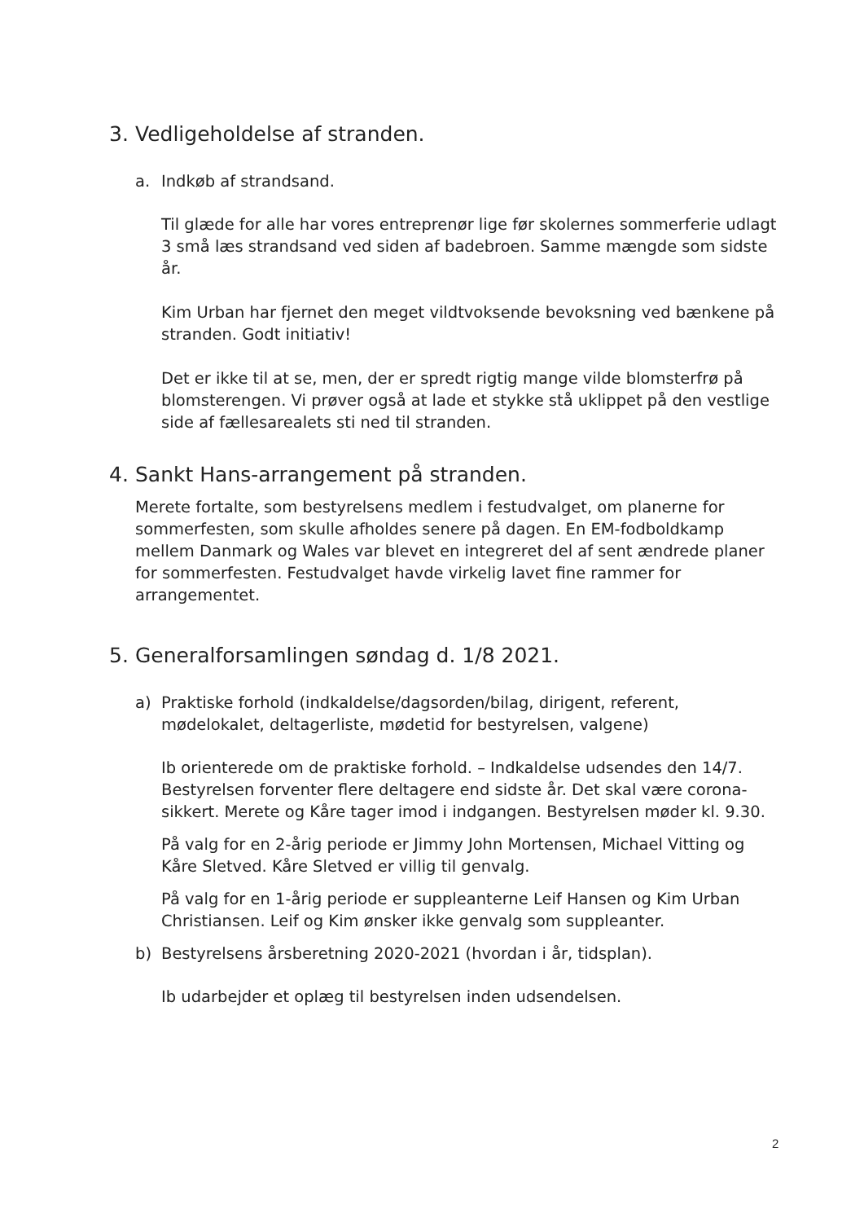3. Vedligeholdelse af stranden.
a. Indkøb af strandsand.
Til glæde for alle har vores entreprenør lige før skolernes sommerferie udlagt 3 små læs strandsand ved siden af badebroen. Samme mængde som sidste år.
Kim Urban har fjernet den meget vildtvoksende bevoksning ved bænkene på stranden. Godt initiativ!
Det er ikke til at se, men, der er spredt rigtig mange vilde blomsterfrø på blomsterengen. Vi prøver også at lade et stykke stå uklippet på den vestlige side af fællesarealets sti ned til stranden.
4. Sankt Hans-arrangement på stranden.
Merete fortalte, som bestyrelsens medlem i festudvalget, om planerne for sommerfesten, som skulle afholdes senere på dagen. En EM-fodboldkamp mellem Danmark og Wales var blevet en integreret del af sent ændrede planer for sommerfesten. Festudvalget havde virkelig lavet fine rammer for arrangementet.
5. Generalforsamlingen søndag d. 1/8 2021.
a) Praktiske forhold (indkaldelse/dagsorden/bilag, dirigent, referent, mødelokalet, deltagerliste, mødetid for bestyrelsen, valgene)
Ib orienterede om de praktiske forhold. – Indkaldelse udsendes den 14/7. Bestyrelsen forventer flere deltagere end sidste år. Det skal være corona-sikkert. Merete og Kåre tager imod i indgangen. Bestyrelsen møder kl. 9.30.
På valg for en 2-årig periode er Jimmy John Mortensen, Michael Vitting og Kåre Sletved. Kåre Sletved er villig til genvalg.
På valg for en 1-årig periode er suppleanterne Leif Hansen og Kim Urban Christiansen. Leif og Kim ønsker ikke genvalg som suppleanter.
b) Bestyrelsens årsberetning 2020-2021 (hvordan i år, tidsplan).
Ib udarbejder et oplæg til bestyrelsen inden udsendelsen.
2